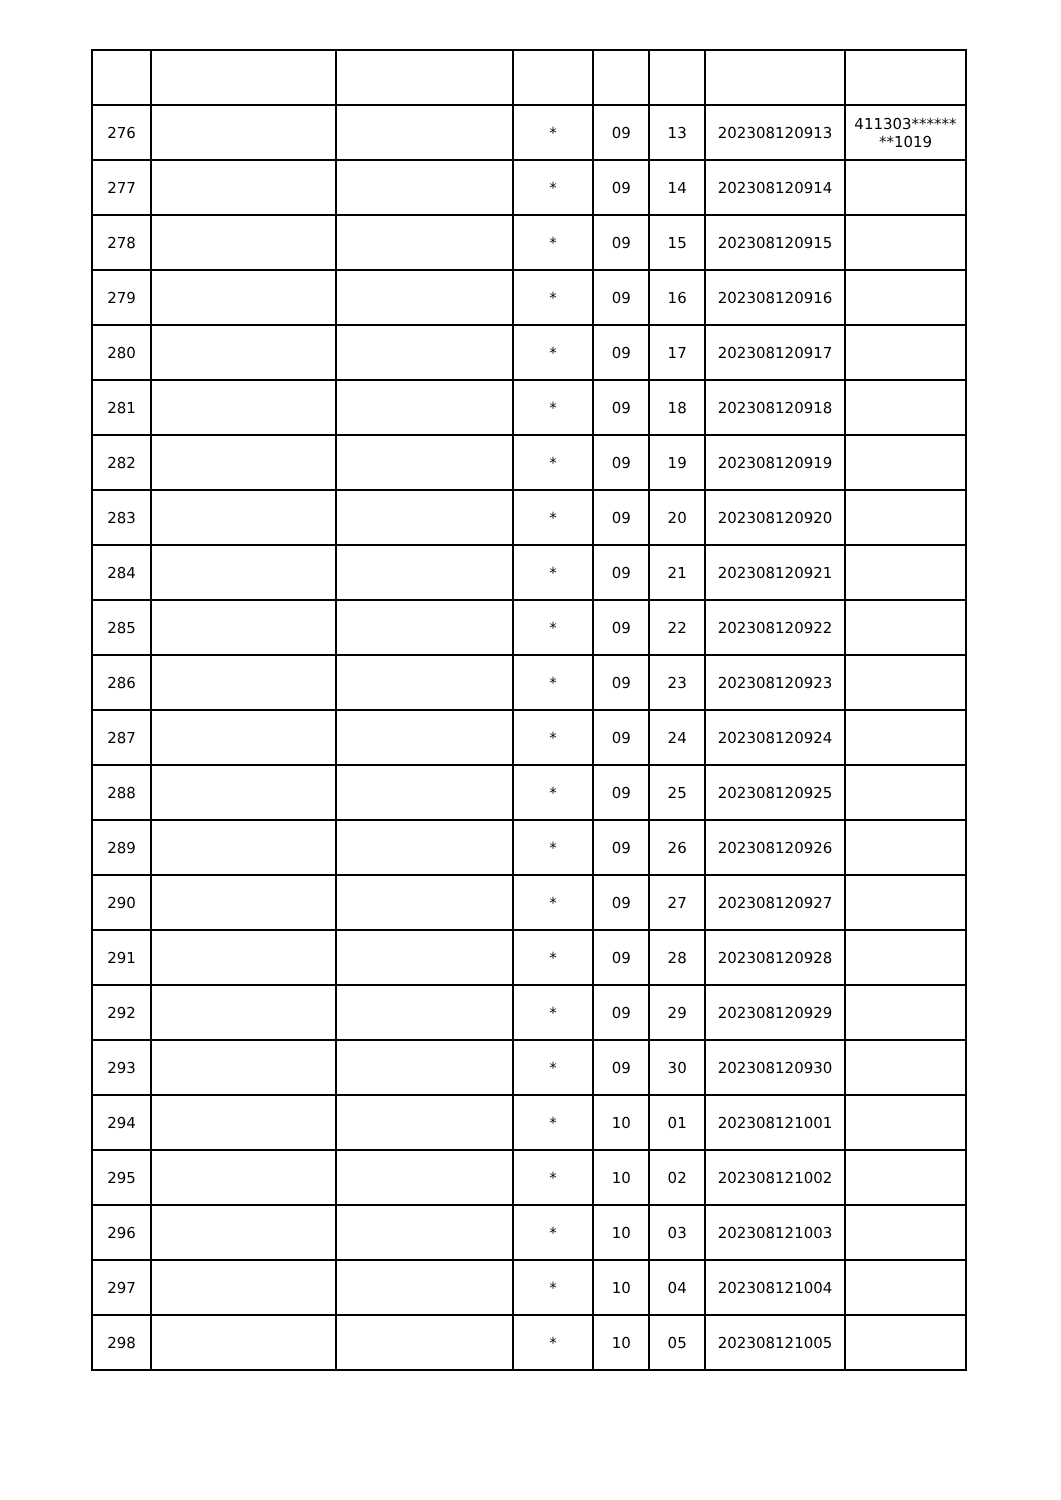| 276 | | | * | 09 | 13 | 202308120913 | 411303****** **1019 |
| 277 | | | * | 09 | 14 | 202308120914 | |
| 278 | | | * | 09 | 15 | 202308120915 | |
| 279 | | | * | 09 | 16 | 202308120916 | |
| 280 | | | * | 09 | 17 | 202308120917 | |
| 281 | | | * | 09 | 18 | 202308120918 | |
| 282 | | | * | 09 | 19 | 202308120919 | |
| 283 | | | * | 09 | 20 | 202308120920 | |
| 284 | | | * | 09 | 21 | 202308120921 | |
| 285 | | | * | 09 | 22 | 202308120922 | |
| 286 | | | * | 09 | 23 | 202308120923 | |
| 287 | | | * | 09 | 24 | 202308120924 | |
| 288 | | | * | 09 | 25 | 202308120925 | |
| 289 | | | * | 09 | 26 | 202308120926 | |
| 290 | | | * | 09 | 27 | 202308120927 | |
| 291 | | | * | 09 | 28 | 202308120928 | |
| 292 | | | * | 09 | 29 | 202308120929 | |
| 293 | | | * | 09 | 30 | 202308120930 | |
| 294 | | | * | 10 | 01 | 202308121001 | |
| 295 | | | * | 10 | 02 | 202308121002 | |
| 296 | | | * | 10 | 03 | 202308121003 | |
| 297 | | | * | 10 | 04 | 202308121004 | |
| 298 | | | * | 10 | 05 | 202308121005 | |